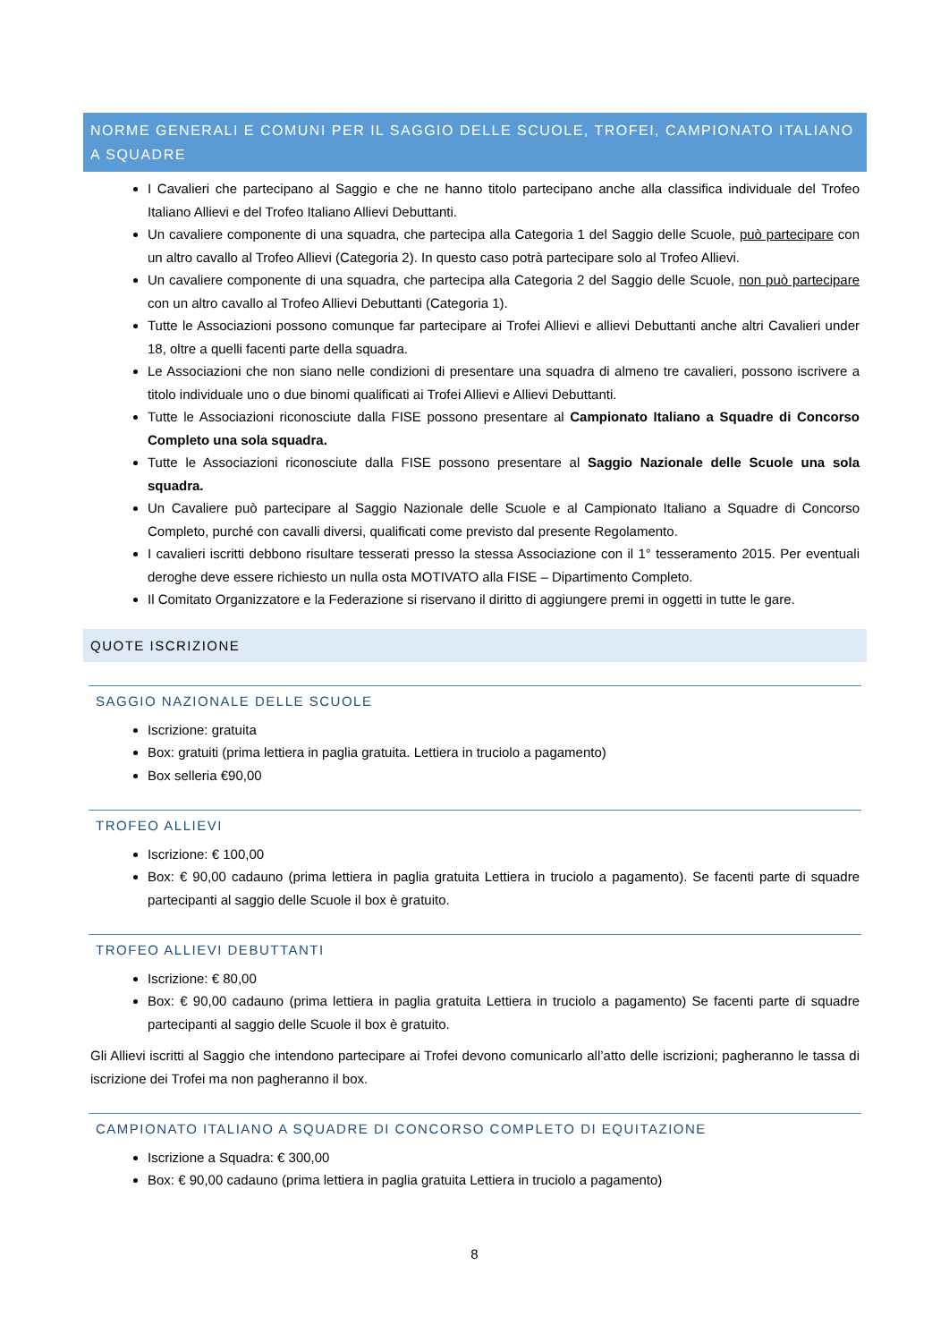NORME GENERALI E COMUNI PER IL SAGGIO DELLE SCUOLE, TROFEI, CAMPIONATO ITALIANO A SQUADRE
I Cavalieri che partecipano al Saggio e che ne hanno titolo partecipano anche alla classifica individuale del Trofeo Italiano Allievi e del Trofeo Italiano Allievi Debuttanti.
Un cavaliere componente di una squadra, che partecipa alla Categoria 1 del Saggio delle Scuole, può partecipare con un altro cavallo al Trofeo Allievi (Categoria 2). In questo caso potrà partecipare solo al Trofeo Allievi.
Un cavaliere componente di una squadra, che partecipa alla Categoria 2 del Saggio delle Scuole, non può partecipare con un altro cavallo al Trofeo Allievi Debuttanti (Categoria 1).
Tutte le Associazioni possono comunque far partecipare ai Trofei Allievi e allievi Debuttanti anche altri Cavalieri under 18, oltre a quelli facenti parte della squadra.
Le Associazioni che non siano nelle condizioni di presentare una squadra di almeno tre cavalieri, possono iscrivere a titolo individuale uno o due binomi qualificati ai Trofei Allievi e Allievi Debuttanti.
Tutte le Associazioni riconosciute dalla FISE possono presentare al Campionato Italiano a Squadre di Concorso Completo una sola squadra.
Tutte le Associazioni riconosciute dalla FISE possono presentare al Saggio Nazionale delle Scuole una sola squadra.
Un Cavaliere può partecipare al Saggio Nazionale delle Scuole e al Campionato Italiano a Squadre di Concorso Completo, purché con cavalli diversi, qualificati come previsto dal presente Regolamento.
I cavalieri iscritti debbono risultare tesserati presso la stessa Associazione con il 1° tesseramento 2015. Per eventuali deroghe deve essere richiesto un nulla osta MOTIVATO alla FISE – Dipartimento Completo.
Il Comitato Organizzatore e la Federazione si riservano il diritto di aggiungere premi in oggetti in tutte le gare.
QUOTE ISCRIZIONE
SAGGIO NAZIONALE DELLE SCUOLE
Iscrizione: gratuita
Box: gratuiti (prima lettiera in paglia gratuita. Lettiera in truciolo a pagamento)
Box selleria €90,00
TROFEO ALLIEVI
Iscrizione: € 100,00
Box: € 90,00 cadauno (prima lettiera in paglia gratuita Lettiera in truciolo a pagamento). Se facenti parte di squadre partecipanti al saggio delle Scuole il box è gratuito.
TROFEO ALLIEVI DEBUTTANTI
Iscrizione: € 80,00
Box: € 90,00 cadauno (prima lettiera in paglia gratuita Lettiera in truciolo a pagamento) Se facenti parte di squadre partecipanti al saggio delle Scuole il box è gratuito.
Gli Allievi iscritti al Saggio che intendono partecipare ai Trofei devono comunicarlo all’atto delle iscrizioni; pagheranno le tassa di iscrizione dei Trofei ma non pagheranno il box.
CAMPIONATO ITALIANO A SQUADRE DI CONCORSO COMPLETO DI EQUITAZIONE
Iscrizione a Squadra: € 300,00
Box: € 90,00 cadauno (prima lettiera in paglia gratuita Lettiera in truciolo a pagamento)
8